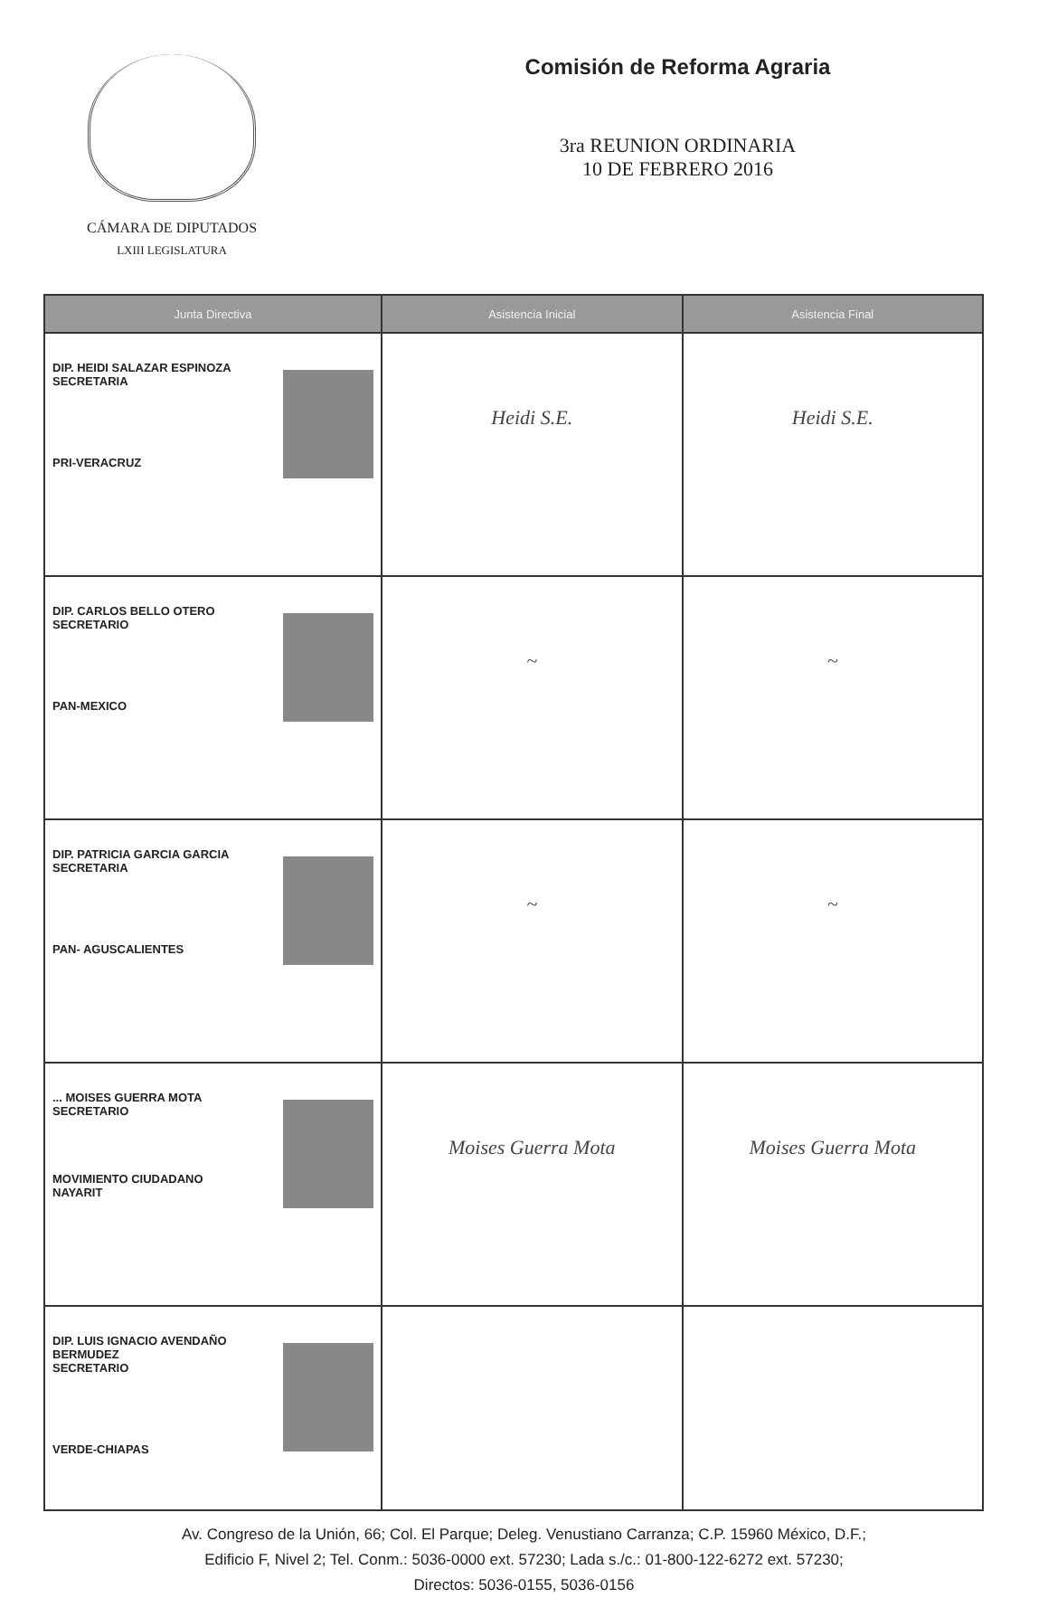CÁMARA DE DIPUTADOS
LXIII LEGISLATURA
Comisión de Reforma Agraria
3ra REUNION ORDINARIA
10 DE FEBRERO 2016
| Junta Directiva | Asistencia Inicial | Asistencia Final |
| --- | --- | --- |
| DIP. HEIDI SALAZAR ESPINOZA SECRETARIA PRI-VERACRUZ | Heidi S.E. | Heidi S.E. |
| DIP. CARLOS BELLO OTERO SECRETARIO PAN-MEXICO | ~ | ~ |
| DIP. PATRICIA GARCIA GARCIA SECRETARIA PAN- AGUSCALIENTES | ~ | ~ |
| ... MOISES GUERRA MOTA SECRETARIO MOVIMIENTO CIUDADANO NAYARIT | Moises Guerra Mota | Moises Guerra Mota |
| DIP. LUIS IGNACIO AVENDAÑO BERMUDEZ SECRETARIO VERDE-CHIAPAS | | |
Av. Congreso de la Unión, 66; Col. El Parque; Deleg. Venustiano Carranza; C.P. 15960 México, D.F.;
Edificio F, Nivel 2; Tel. Conm.: 5036-0000 ext. 57230; Lada s./c.: 01-800-122-6272 ext. 57230;
Directos: 5036-0155, 5036-0156